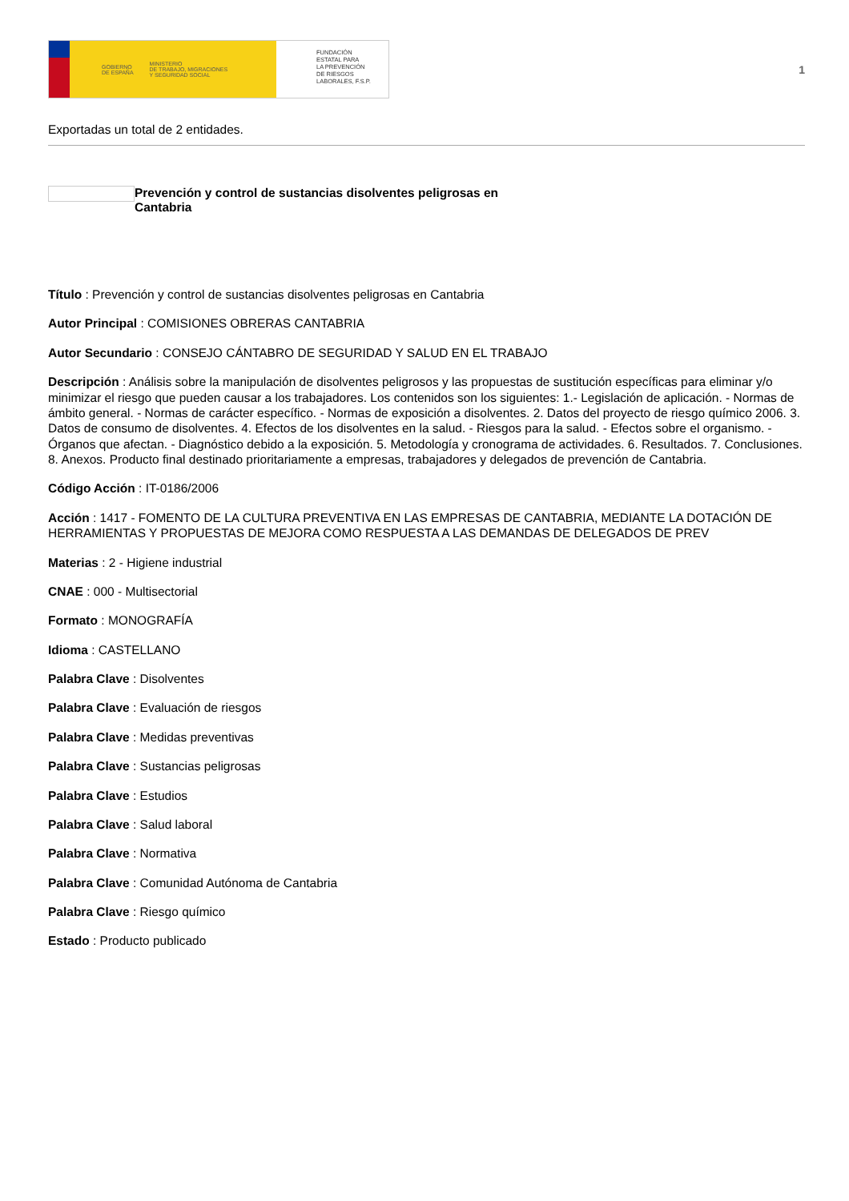GOBIERNO
DE ESPAÑA MINISTERIO
DE TRABAJO, MIGRACIONES
Y SEGURIDAD SOCIAL
FUNDACIÓN
ESTATAL PARA
LA PREVENCIÓN
DE RIESGOS
LABORALES, F.S.P.
1
Exportadas un total de 2 entidades.
Prevención y control de sustancias disolventes peligrosas en Cantabria
Título : Prevención y control de sustancias disolventes peligrosas en Cantabria
Autor Principal : COMISIONES OBRERAS CANTABRIA
Autor Secundario : CONSEJO CÁNTABRO DE SEGURIDAD Y SALUD EN EL TRABAJO
Descripción : Análisis sobre la manipulación de disolventes peligrosos y las propuestas de sustitución específicas para eliminar y/o minimizar el riesgo que pueden causar a los trabajadores. Los contenidos son los siguientes: 1.- Legislación de aplicación. - Normas de ámbito general. - Normas de carácter específico. - Normas de exposición a disolventes. 2. Datos del proyecto de riesgo químico 2006. 3. Datos de consumo de disolventes. 4. Efectos de los disolventes en la salud. - Riesgos para la salud. - Efectos sobre el organismo. - Órganos que afectan. - Diagnóstico debido a la exposición. 5. Metodología y cronograma de actividades. 6. Resultados. 7. Conclusiones. 8. Anexos. Producto final destinado prioritariamente a empresas, trabajadores y delegados de prevención de Cantabria.
Código Acción : IT-0186/2006
Acción : 1417 - FOMENTO DE LA CULTURA PREVENTIVA EN LAS EMPRESAS DE CANTABRIA, MEDIANTE LA DOTACIÓN DE HERRAMIENTAS Y PROPUESTAS DE MEJORA COMO RESPUESTA A LAS DEMANDAS DE DELEGADOS DE PREV
Materias : 2 - Higiene industrial
CNAE : 000 - Multisectorial
Formato : MONOGRAFÍA
Idioma : CASTELLANO
Palabra Clave : Disolventes
Palabra Clave : Evaluación de riesgos
Palabra Clave : Medidas preventivas
Palabra Clave : Sustancias peligrosas
Palabra Clave : Estudios
Palabra Clave : Salud laboral
Palabra Clave : Normativa
Palabra Clave : Comunidad Autónoma de Cantabria
Palabra Clave : Riesgo químico
Estado : Producto publicado